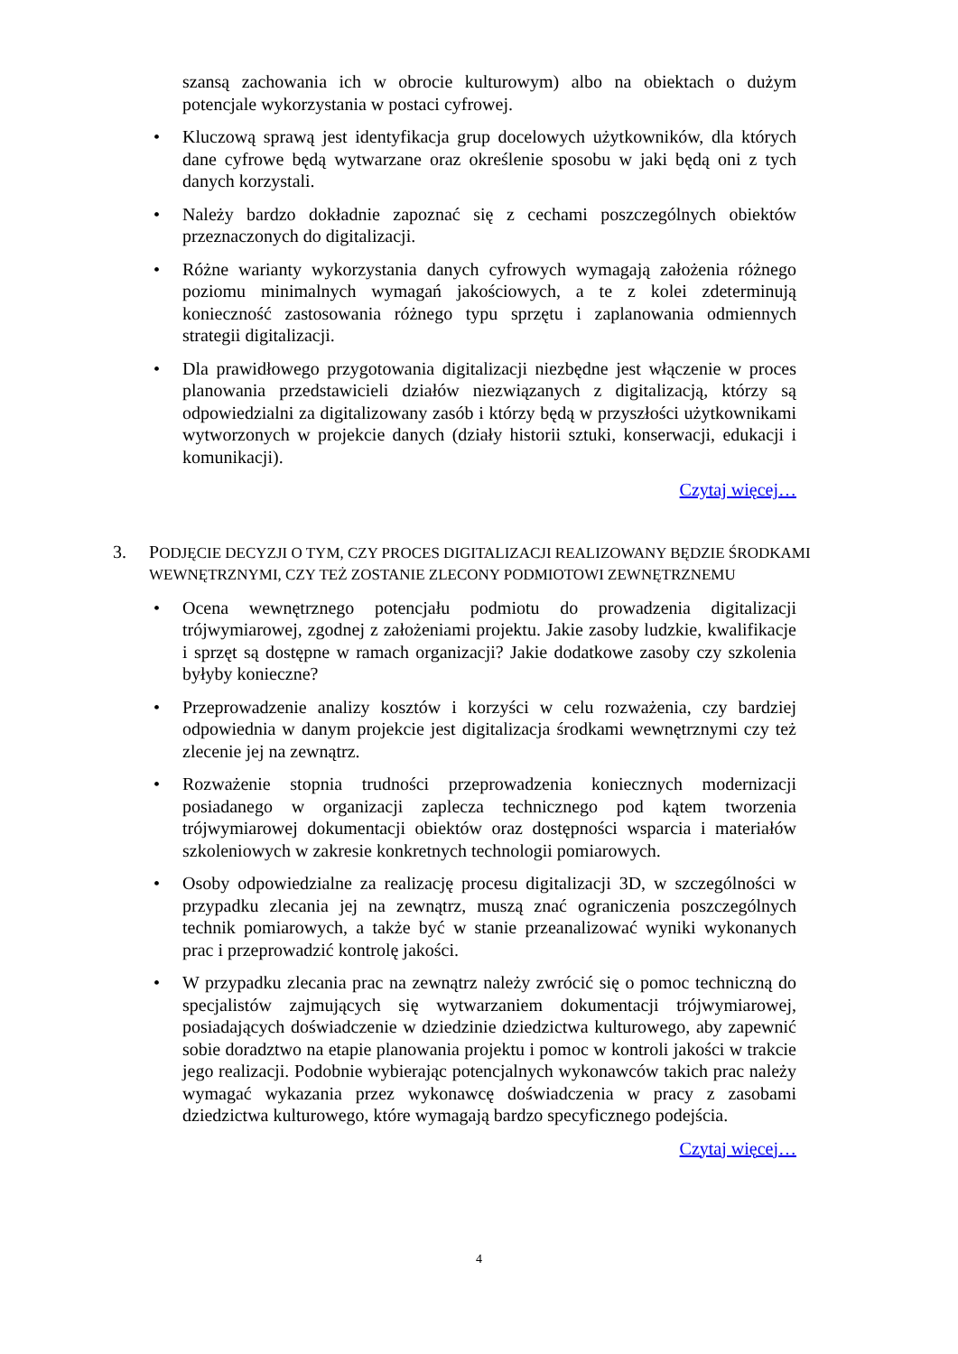szansą zachowania ich w obrocie kulturowym) albo na obiektach o dużym potencjale wykorzystania w postaci cyfrowej.
• Kluczową sprawą jest identyfikacja grup docelowych użytkowników, dla których dane cyfrowe będą wytwarzane oraz określenie sposobu w jaki będą oni z tych danych korzystali.
• Należy bardzo dokładnie zapoznać się z cechami poszczególnych obiektów przeznaczonych do digitalizacji.
• Różne warianty wykorzystania danych cyfrowych wymagają założenia różnego poziomu minimalnych wymagań jakościowych, a te z kolei zdeterminują konieczność zastosowania różnego typu sprzętu i zaplanowania odmiennych strategii digitalizacji.
• Dla prawidłowego przygotowania digitalizacji niezbędne jest włączenie w proces planowania przedstawicieli działów niezwiązanych z digitalizacją, którzy są odpowiedzialni za digitalizowany zasób i którzy będą w przyszłości użytkownikami wytworzonych w projekcie danych (działy historii sztuki, konserwacji, edukacji i komunikacji).
Czytaj więcej…
3. PODJĘCIE DECYZJI O TYM, CZY PROCES DIGITALIZACJI REALIZOWANY BĘDZIE ŚRODKAMI WEWNĘTRZNYMI, CZY TEŻ ZOSTANIE ZLECONY PODMIOTOWI ZEWNĘTRZNEMU
• Ocena wewnętrznego potencjału podmiotu do prowadzenia digitalizacji trójwymiarowej, zgodnej z założeniami projektu. Jakie zasoby ludzkie, kwalifikacje i sprzęt są dostępne w ramach organizacji? Jakie dodatkowe zasoby czy szkolenia byłyby konieczne?
• Przeprowadzenie analizy kosztów i korzyści w celu rozważenia, czy bardziej odpowiednia w danym projekcie jest digitalizacja środkami wewnętrznymi czy też zlecenie jej na zewnątrz.
• Rozważenie stopnia trudności przeprowadzenia koniecznych modernizacji posiadanego w organizacji zaplecza technicznego pod kątem tworzenia trójwymiarowej dokumentacji obiektów oraz dostępności wsparcia i materiałów szkoleniowych w zakresie konkretnych technologii pomiarowych.
• Osoby odpowiedzialne za realizację procesu digitalizacji 3D, w szczególności w przypadku zlecania jej na zewnątrz, muszą znać ograniczenia poszczególnych technik pomiarowych, a także być w stanie przeanalizować wyniki wykonanych prac i przeprowadzić kontrolę jakości.
• W przypadku zlecania prac na zewnątrz należy zwrócić się o pomoc techniczną do specjalistów zajmujących się wytwarzaniem dokumentacji trójwymiarowej, posiadających doświadczenie w dziedzinie dziedzictwa kulturowego, aby zapewnić sobie doradztwo na etapie planowania projektu i pomoc w kontroli jakości w trakcie jego realizacji. Podobnie wybierając potencjalnych wykonawców takich prac należy wymagać wykazania przez wykonawcę doświadczenia w pracy z zasobami dziedzictwa kulturowego, które wymagają bardzo specyficznego podejścia.
Czytaj więcej…
4